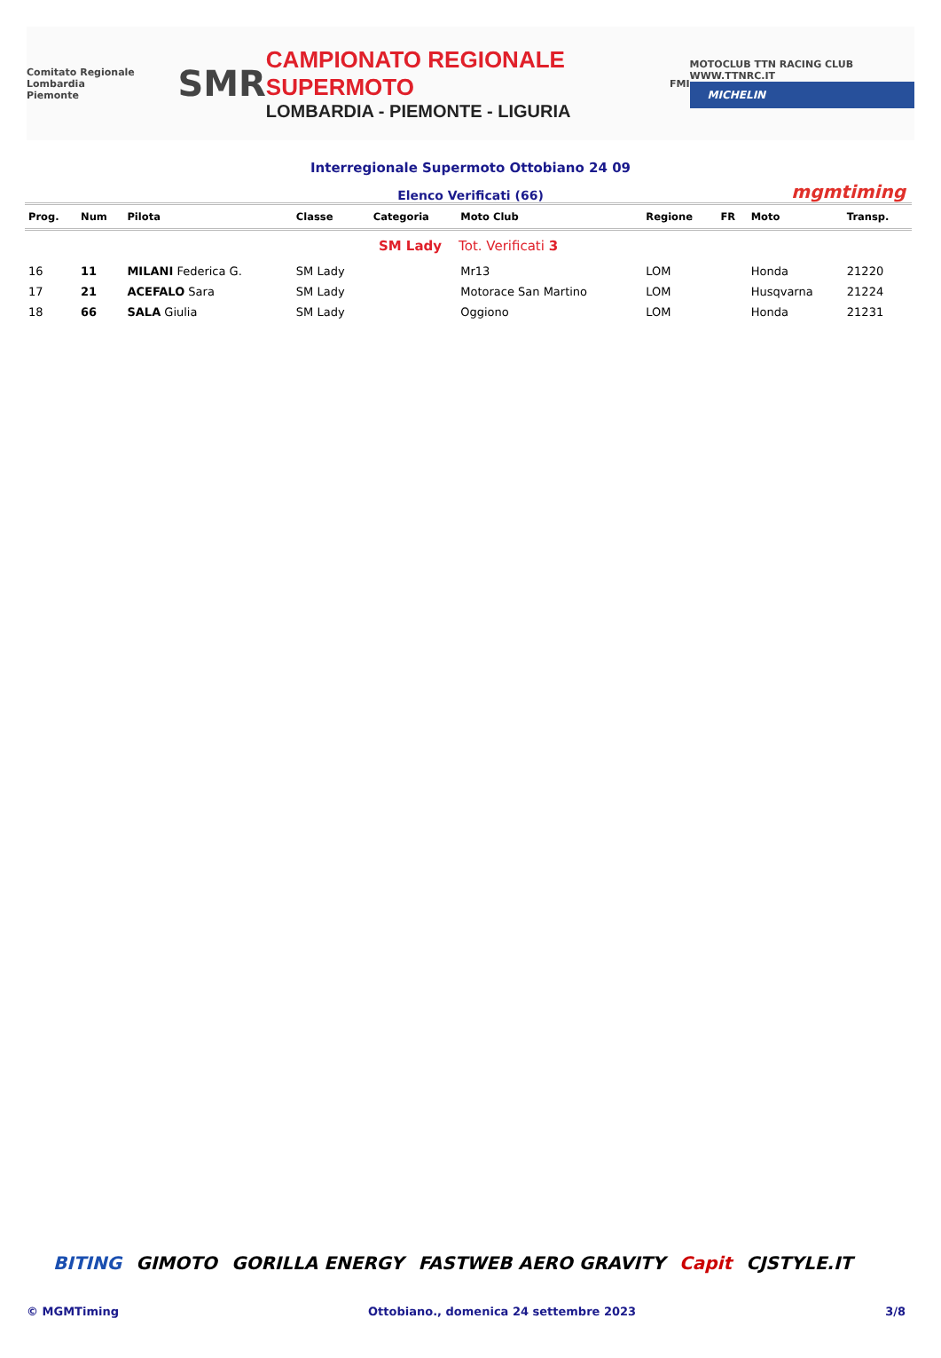Comitato Regionale Lombardia
Piemonte
SMR
CAMPIONATO REGIONALE SUPERMOTO
LOMBARDIA - PIEMONTE - LIGURIA
FMI
MOTOCLUB TTN RACING CLUB WWW.TTNRC.IT
MICHELIN
Interregionale Supermoto Ottobiano 24 09
Elenco Verificati (66) mgmtiming
| Prog. | Num | Pilota | Classe | Categoria | Moto Club | Regione | FR | Moto | Transp. |
| --- | --- | --- | --- | --- | --- | --- | --- | --- | --- |
| SM Lady Tot. Verificati 3 | | | | | | | | | |
| 16 | 11 | MILANI Federica G. | SM Lady | | Mr13 | LOM | | Honda | 21220 |
| 17 | 21 | ACEFALO Sara | SM Lady | | Motorace San Martino | LOM | | Husqvarna | 21224 |
| 18 | 66 | SALA Giulia | SM Lady | | Oggiono | LOM | | Honda | 21231 |
BITING GIMOTO GORILLA ENERGY FASTWEB AERO GRAVITY Capit CJSTYLE.IT
© MGMTiming Ottobiano., domenica 24 settembre 2023 3/8